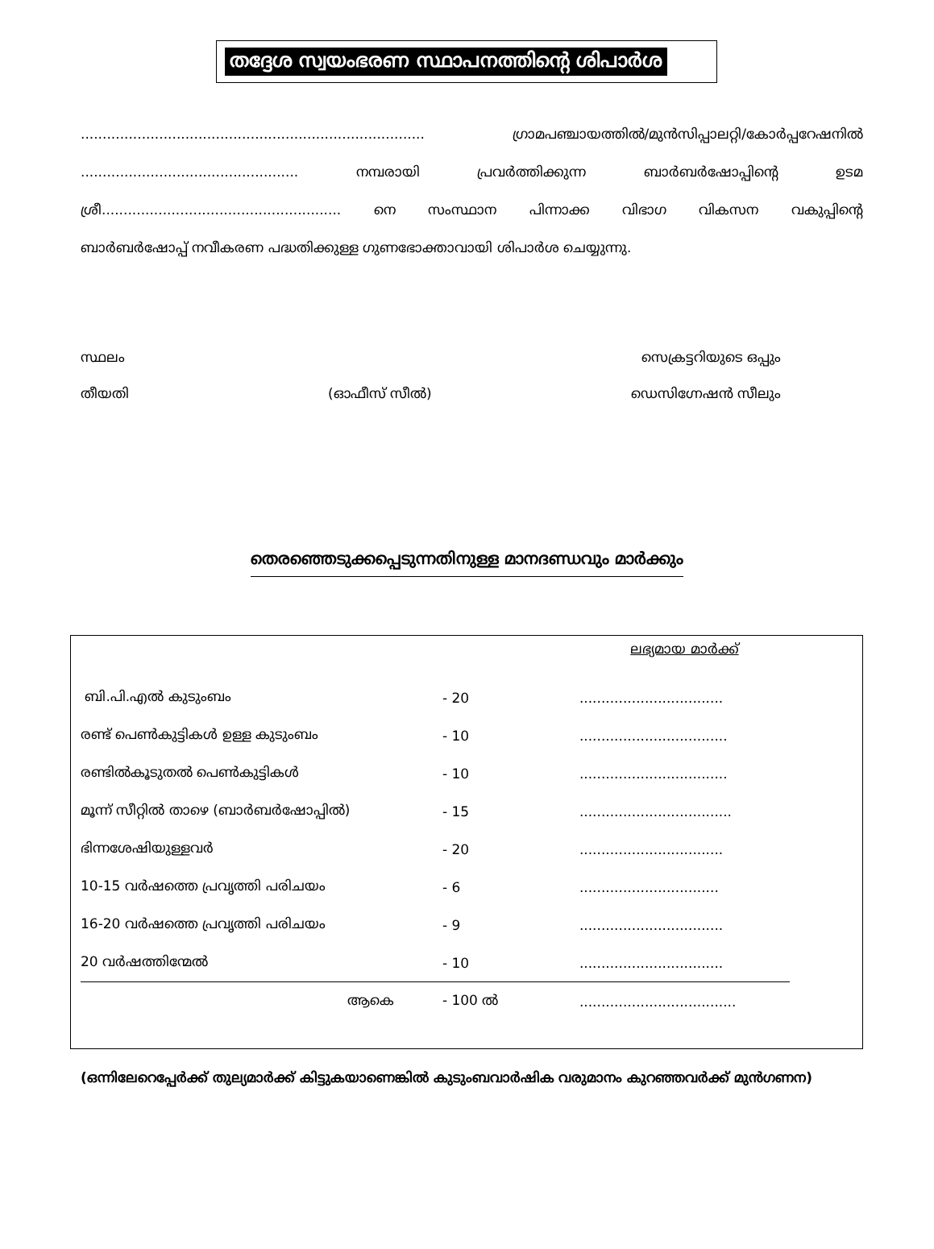തദ്ദേശ സ്വയംഭരണ സ്ഥാപനത്തിന്റെ ശിപാർശ
............................................................................... ഗ്രാമപഞ്ചായത്തിൽ/മുൻസിപ്പാലറ്റി/കോർപ്പറേഷനിൽ
.................................................. നമ്പരായി പ്രവർത്തിക്കുന്ന ബാർബർഷോപ്പിന്റെ ഉടമ
ശ്രീ....................................................... നെ സംസ്ഥാന പിന്നാക്ക വിഭാഗ വികസന വകുപ്പിന്റെ
ബാർബർഷോപ്പ് നവീകരണ പദ്ധതിക്കുള്ള ഗുണഭോക്താവായി ശിപാർശ ചെയ്യുന്നു.
സ്ഥലം സെക്രട്ടറിയുടെ ഒപ്പും
തീയതി (ഓഫീസ് സീൽ) ഡെസിഗ്നേഷൻ സീലും
തെരഞ്ഞെടുക്കപ്പെടുന്നതിനുള്ള മാനദണ്ഡവും മാർക്കും
| | | ലഭ്യമായ മാർക്ക് |
| ബി.പി.എൽ കുടുംബം | - 20 | ................................. |
| രണ്ട് പെൺകുട്ടികൾ ഉള്ള കുടുംബം | - 10 | .................................. |
| രണ്ടിൽകൂടുതൽ പെൺകുട്ടികൾ | - 10 | .................................. |
| മൂന്ന് സീറ്റിൽ താഴെ (ബാർബർഷോപ്പിൽ) | - 15 | ................................... |
| ഭിന്നശേഷിയുള്ളവർ | - 20 | ................................. |
| 10-15 വർഷത്തെ പ്രവൃത്തി പരിചയം | - 6 | ................................ |
| 16-20 വർഷത്തെ പ്രവൃത്തി പരിചയം | - 9 | ................................. |
| 20 വർഷത്തിന്മേൽ | - 10 | ................................. |
| ആകെ | - 100 ൽ | .................................... |
(ഒന്നിലേറെപ്പേർക്ക് തുല്യമാർക്ക് കിട്ടുകയാണെങ്കിൽ കുടുംബവാർഷിക വരുമാനം കുറഞ്ഞവർക്ക് മുൻഗണന)